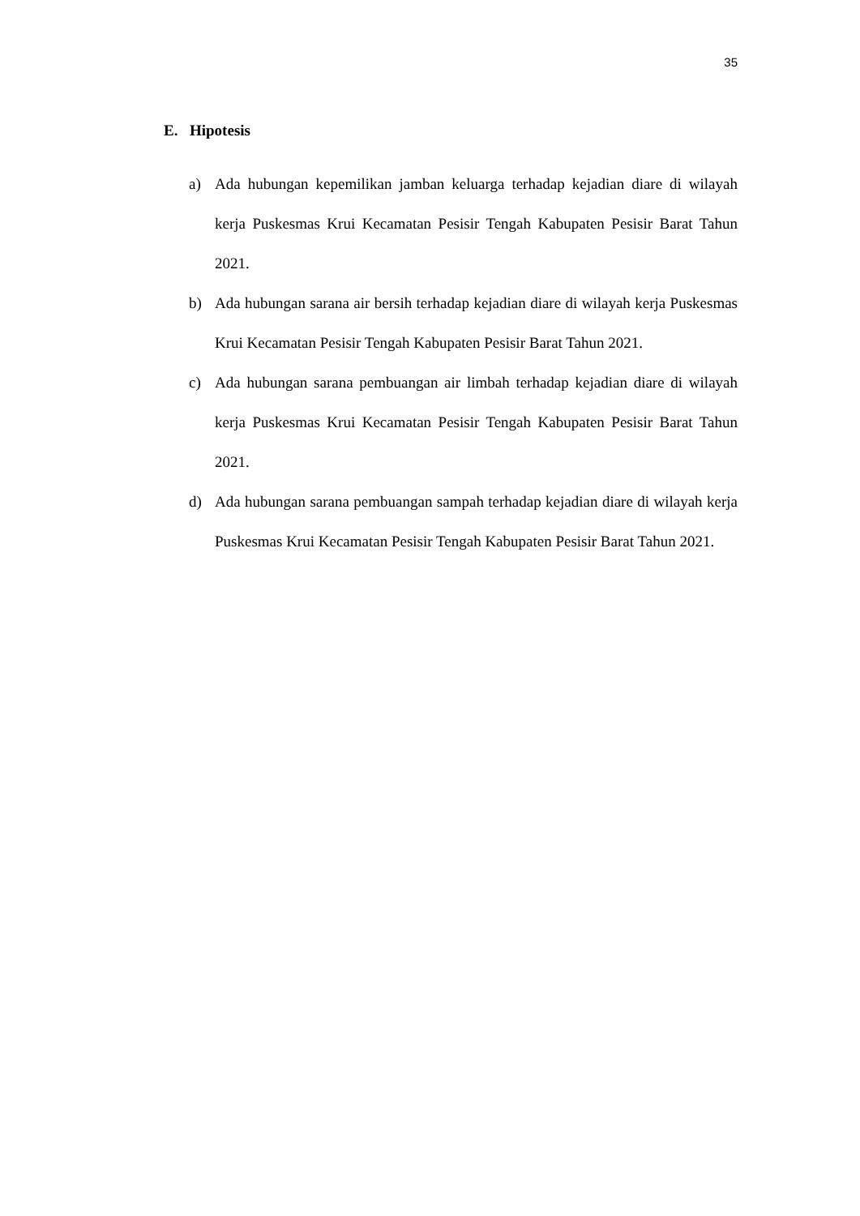35
E. Hipotesis
a) Ada hubungan kepemilikan jamban keluarga terhadap kejadian diare di wilayah kerja Puskesmas Krui Kecamatan Pesisir Tengah Kabupaten Pesisir Barat Tahun 2021.
b) Ada hubungan sarana air bersih terhadap kejadian diare di wilayah kerja Puskesmas Krui Kecamatan Pesisir Tengah Kabupaten Pesisir Barat Tahun 2021.
c) Ada hubungan sarana pembuangan air limbah terhadap kejadian diare di wilayah kerja Puskesmas Krui Kecamatan Pesisir Tengah Kabupaten Pesisir Barat Tahun 2021.
d) Ada hubungan sarana pembuangan sampah terhadap kejadian diare di wilayah kerja Puskesmas Krui Kecamatan Pesisir Tengah Kabupaten Pesisir Barat Tahun 2021.